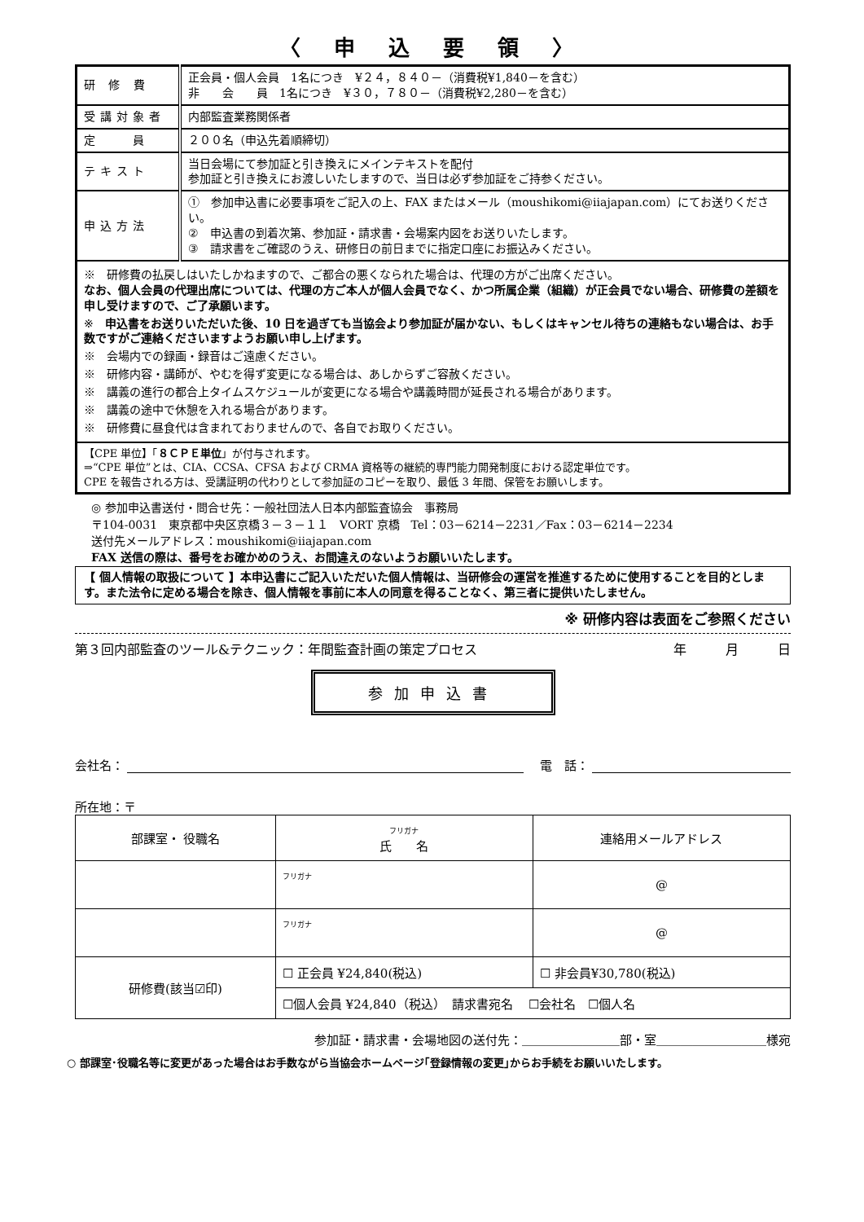〈 申 込 要 領 〉
| 研 修 費 | 正会員・個人会員 1名につき ¥２４，８４０－（消費税¥1,840－を含む） 非 会 員 1名につき ¥３０，７８０－（消費税¥2,280－を含む） |
| 受講対象者 | 内部監査業務関係者 |
| 定 員 | ２００名（申込先着順締切） |
| テキスト | 当日会場にて参加証と引き換えにメインテキストを配付 参加証と引き換えにお渡しいたしますので、当日は必ず参加証をご持参ください。 |
| 申込方法 | ① 参加申込書に必要事項をご記入の上、FAX またはメール（moushikomi@iiajapan.com）にてお送りください。 ② 申込書の到着次第、参加証・請求書・会場案内図をお送りいたします。 ③ 請求書をご確認のうえ、研修日の前日までに指定口座にお振込みください。 |
| ※ 研修費の払戻しはいたしかねますので、ご都合の悪くなられた場合は、代理の方がご出席ください。 なお、個人会員の代理出席については、代理の方ご本人が個人会員でなく、かつ所属企業（組織）が正会員でない場合、研修費の差額を申し受けますので、ご了承願います。 ※ 申込書をお送りいただいた後、10 日を過ぎても当協会より参加証が届かない、もしくはキャンセル待ちの連絡もない場合は、お手数ですがご連絡くださいますようお願い申し上げます。 ※ 会場内での録画・録音はご遠慮ください。 ※ 研修内容・講師が、やむを得ず変更になる場合は、あしからずご容赦ください。 ※ 講義の進行の都合上タイムスケジュールが変更になる場合や講義時間が延長される場合があります。 ※ 講義の途中で休憩を入れる場合があります。 ※ 研修費に昼食代は含まれておりませんので、各自でお取りください。 | |
| 【CPE 単位】「 ８ＣＰＥ単位 」が付与されます。 ⇒“CPE 単位”とは、CIA、CCSA、CFSA および CRMA 資格等の継続的専門能力開発制度における認定単位です。 CPE を報告される方は、受講証明の代わりとして参加証のコピーを取り、最低 3 年間、保管をお願いします。 | |
◎ 参加申込書送付・問合せ先：一般社団法人日本内部監査協会　事務局
〒104-0031　東京都中央区京橋３－３－１１　VORT 京橋　Tel：03－6214－2231／Fax：03－6214－2234
送付先メールアドレス：moushikomi@iiajapan.com
FAX 送信の際は、番号をお確かめのうえ、お間違えのないようお願いいたします。
【 個人情報の取扱について 】本申込書にご記入いただいた個人情報は、当研修会の運営を推進するために使用することを目的とします。また法令に定める場合を除き、個人情報を事前に本人の同意を得ることなく、第三者に提供いたしません。
※ 研修内容は表面をご参照ください
第３回内部監査のツール&テクニック：年間監査計画の策定プロセス 年　　　月　　　日
参加申込書
会社名： 電　話：
所在地：〒
| 部課室・ 役職名 | フリガナ 氏 名 | 連絡用メールアドレス |
| --- | --- | --- |
| | フリガナ | @ |
| | フリガナ | @ |
| 研修費(該当☑印) | ☐ 正会員 ¥24,840(税込) | ☐ 非会員¥30,780(税込) |
| | ☐個人会員 ¥24,840（税込） 請求書宛名 ☐会社名 ☐個人名 | |
参加証・請求書・会場地図の送付先：＿＿＿＿＿＿＿＿部・室＿＿＿＿＿＿＿＿＿様宛
○ 部課室･役職名等に変更があった場合はお手数ながら当協会ホームページ｢登録情報の変更｣からお手続をお願いいたします。